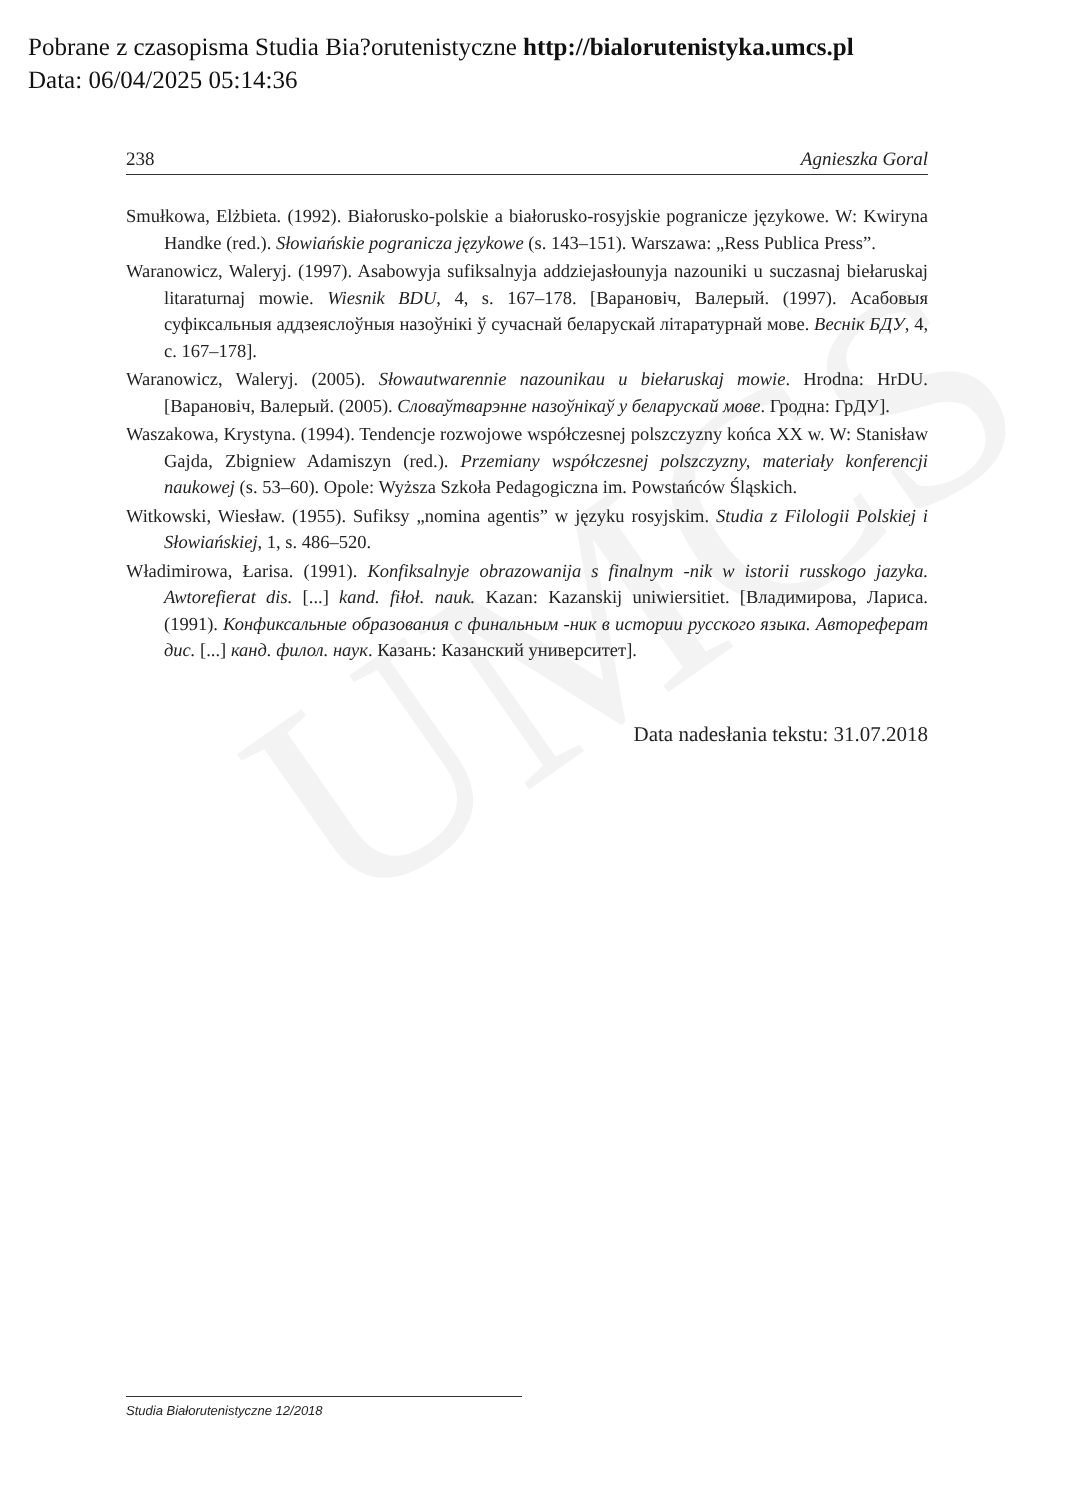UMCS
Pobrane z czasopisma Studia Bia?orutenistyczne http://bialorutenistyka.umcs.pl
Data: 06/04/2025 05:14:36
238 Agnieszka Goral
Smułkowa, Elżbieta. (1992). Białorusko-polskie a białorusko-rosyjskie pogranicze językowe. W: Kwiryna Handke (red.). Słowiańskie pogranicza językowe (s. 143–151). Warszawa: „Ress Publica Press”.
Waranowicz, Waleryj. (1997). Asabowyja sufiksalnyja addziejasłounyja nazouniki u suczasnaj biełaruskaj litaraturnaj mowie. Wiesnik BDU, 4, s. 167–178. [Варановіч, Валерый. (1997). Асабовыя суфіксальныя аддзеяслоўныя назоўнікі ў сучаснай беларускай літаратурнай мове. Веснік БДУ, 4, с. 167–178].
Waranowicz, Waleryj. (2005). Słowautwarennie nazounikau u biełaruskaj mowie. Hrodna: HrDU. [Варановіч, Валерый. (2005). Словаўтварэнне назоўнікаў у беларускай мове. Гродна: ГрДУ].
Waszakowa, Krystyna. (1994). Tendencje rozwojowe współczesnej polszczyzny końca XX w. W: Stanisław Gajda, Zbigniew Adamiszyn (red.). Przemiany współczesnej polszczyzny, materiały konferencji naukowej (s. 53–60). Opole: Wyższa Szkoła Pedagogiczna im. Powstańców Śląskich.
Witkowski, Wiesław. (1955). Sufiksy „nomina agentis” w języku rosyjskim. Studia z Filologii Polskiej i Słowiańskiej, 1, s. 486–520.
Władimirowa, Łarisa. (1991). Konfiksalnyje obrazowanija s finalnym -nik w istorii russkogo jazyka. Awtorefierat dis. [...] kand. fiłoł. nauk. Kazan: Kazanskij uniwiersitiet. [Владимирова, Лариса. (1991). Конфиксальные образования с финальным -ник в истории русского языка. Автореферат дис. [...] канд. филол. наук. Казань: Казанский университет].
Data nadesłania tekstu: 31.07.2018
Studia Białorutenistyczne 12/2018